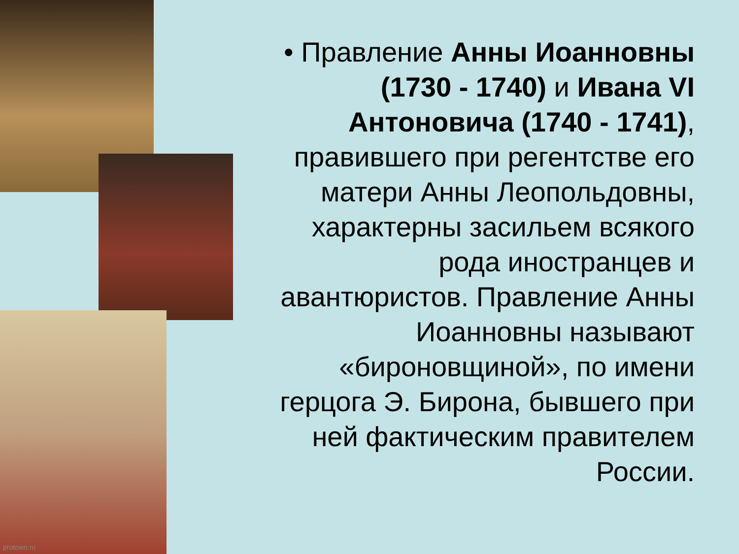protown.ru
• Правление Анны Иоанновны (1730 - 1740) и Ивана VI Антоновича (1740 - 1741), правившего при регентстве его матери Анны Леопольдовны, характерны засильем всякого рода иностранцев и авантюристов. Правление Анны Иоанновны называют «бироновщиной», по имени герцога Э. Бирона, бывшего при ней фактическим правителем России.